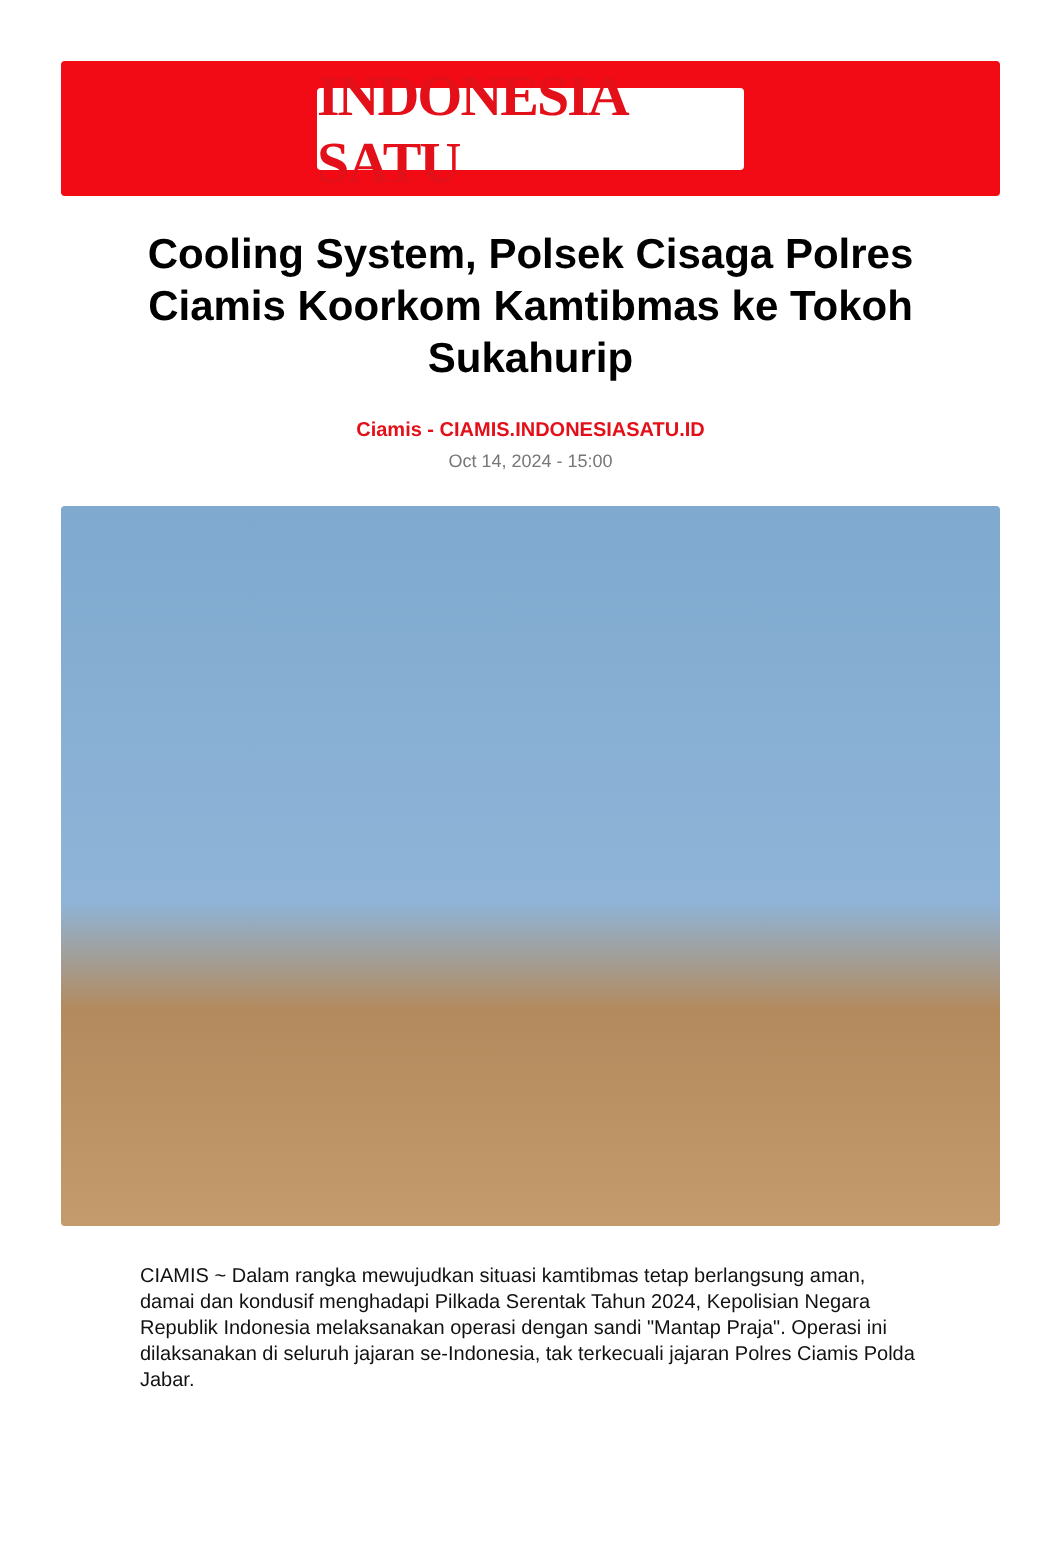INDONESIA SATU
Cooling System, Polsek Cisaga Polres Ciamis Koorkom Kamtibmas ke Tokoh Sukahurip
Ciamis - CIAMIS.INDONESIASATU.ID
Oct 14, 2024 - 15:00
CIAMIS ~ Dalam rangka mewujudkan situasi kamtibmas tetap berlangsung aman, damai dan kondusif menghadapi Pilkada Serentak Tahun 2024, Kepolisian Negara Republik Indonesia melaksanakan operasi dengan sandi "Mantap Praja". Operasi ini dilaksanakan di seluruh jajaran se-Indonesia, tak terkecuali jajaran Polres Ciamis Polda Jabar.